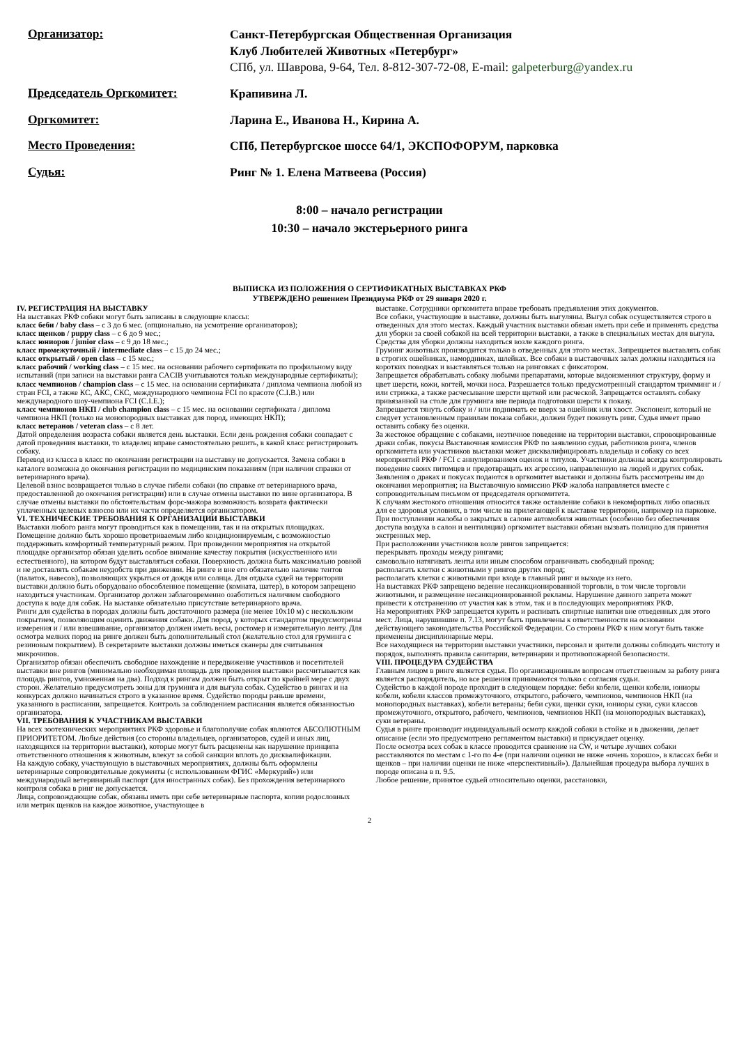Организатор:
Санкт-Петербургская Общественная Организация
Клуб Любителей Животных «Петербург»
СПб, ул. Шаврова, 9-64, Тел. 8-812-307-72-08, E-mail: galpeterburg@yandex.ru
Председатель Оргкомитет:
Крапивина Л.
Оргкомитет:
Ларина Е., Иванова Н., Кирина А.
Место Проведения:
СПб, Петербургское шоссе 64/1, ЭКСПОФОРУМ, парковка
Судья:
Ринг № 1. Елена Матвеева (Россия)
8:00 – начало регистрации
10:30 – начало экстерьерного ринга
ВЫПИСКА ИЗ ПОЛОЖЕНИЯ О СЕРТИФИКАТНЫХ ВЫСТАВКАХ РКФ
УТВЕРЖДЕНО решением Президиума РКФ от 29 января 2020 г.
IV. РЕГИСТРАЦИЯ НА ВЫСТАВКУ
На выставках РКФ собаки могут быть записаны в следующие классы:
класс беби / baby class – с 3 до 6 мес. (опционально, на усмотрение организаторов);
класс щенков / puppy class – с 6 до 9 мес.;
класс юниоров / junior class – с 9 до 18 мес.;
класс промежуточный / intermediate class – с 15 до 24 мес.;
класс открытый / open class – с 15 мес.;
класс рабочий / working class – с 15 мес. на основании рабочего сертификата по профильному виду испытаний (при записи на выставки ранга CACIB учитываются только международные сертификаты);
класс чемпионов / champion class – с 15 мес. на основании сертификата / диплома чемпиона любой из стран FCI, а также КС, АКС, СКС, международного чемпиона FCI по красоте (C.I.B.) или международного шоу-чемпиона FCI (C.I.E.);
класс чемпионов НКП / club champion class – с 15 мес. на основании сертификата / диплома чемпиона НКП (только на монопородных выставках для пород, имеющих НКП);
класс ветеранов / veteran class – с 8 лет.
Датой определения возраста собаки является день выставки. Если день рождения собаки совпадает с датой проведения выставки, то владелец вправе самостоятельно решить, в какой класс регистрировать собаку.
Перевод из класса в класс по окончании регистрации на выставку не допускается. Замена собаки в каталоге возможна до окончания регистрации по медицинским показаниям (при наличии справки от ветеринарного врача).
Целевой взнос возвращается только в случае гибели собаки (по справке от ветеринарного врача, предоставленной до окончания регистрации) или в случае отмены выставки по вине организатора. В случае отмены выставки по обстоятельствам форс-мажора возможность возврата фактически уплаченных целевых взносов или их части определяется организатором.
VI. ТЕХНИЧЕСКИЕ ТРЕБОВАНИЯ К ОРГАНИЗАЦИИ ВЫСТАВКИ
Выставки любого ранга могут проводиться как в помещении, так и на открытых площадках. Помещение должно быть хорошо проветриваемым либо кондиционируемым, с возможностью поддерживать комфортный температурный режим. При проведении мероприятия на открытой площадке организатор обязан уделить особое внимание качеству покрытия (искусственного или естественного), на котором будут выставляться собаки. Поверхность должна быть максимально ровной и не доставлять собакам неудобств при движении. На ринге и вне его обязательно наличие тентов (палаток, навесов), позволяющих укрыться от дождя или солнца. Для отдыха судей на территории выставки должно быть оборудовано обособленное помещение (комната, шатер), в котором запрещено находиться участникам. Организатор должен заблаговременно озаботиться наличием свободного доступа к воде для собак. На выставке обязательно присутствие ветеринарного врача.
Ринги для судейства в породах должны быть достаточного размера (не менее 10x10 м) с нескользким покрытием, позволяющим оценить движения собаки. Для пород, у которых стандартом предусмотрены измерения и / или взвешивание, организатор должен иметь весы, ростомер и измерительную ленту. Для осмотра мелких пород на ринге должен быть дополнительный стол (желательно стол для груминга с резиновым покрытием). В секретариате выставки должны иметься сканеры для считывания микрочипов.
Организатор обязан обеспечить свободное нахождение и передвижение участников и посетителей выставки вне рингов (минимально необходимая площадь для проведения выставки рассчитывается как площадь рингов, умноженная на два). Подход к рингам должен быть открыт по крайней мере с двух сторон. Желательно предусмотреть зоны для груминга и для выгула собак. Судейство в рингах и на конкурсах должно начинаться строго в указанное время. Судейство породы раньше времени, указанного в расписании, запрещается. Контроль за соблюдением расписания является обязанностью организатора.
VII. ТРЕБОВАНИЯ К УЧАСТНИКАМ ВЫСТАВКИ
На всех зоотехнических мероприятиях РКФ здоровье и благополучие собак являются АБСОЛЮТНЫМ ПРИОРИТЕТОМ. Любые действия (со стороны владельцев, организаторов, судей и иных лиц, находящихся на территории выставки), которые могут быть расценены как нарушение принципа ответственного отношения к животным, влекут за собой санкции вплоть до дисквалификации.
На каждую собаку, участвующую в выставочных мероприятиях, должны быть оформлены ветеринарные сопроводительные документы (с использованием ФГИС «Меркурий») или международный ветеринарный паспорт (для иностранных собак). Без прохождения ветеринарного контроля собака в ринг не допускается.
Лица, сопровождающие собак, обязаны иметь при себе ветеринарные паспорта, копии родословных или метрик щенков на каждое животное, участвующее в
выставке. Сотрудники оргкомитета вправе требовать предъявления этих документов.
Все собаки, участвующие в выставке, должны быть выгуляны. Выгул собак осуществляется строго в отведенных для этого местах. Каждый участник выставки обязан иметь при себе и применять средства для уборки за своей собакой на всей территории выставки, а также в специальных местах для выгула. Средства для уборки должны находиться возле каждого ринга.
Груминг животных производится только в отведенных для этого местах. Запрещается выставлять собак в строгих ошейниках, намордниках, шлейках. Все собаки в выставочных залах должны находиться на коротких поводках и выставляться только на ринговках с фиксатором.
Запрещается обрабатывать собаку любыми препаратами, которые видоизменяют структуру, форму и цвет шерсти, кожи, когтей, мочки носа. Разрешается только предусмотренный стандартом тримминг и / или стрижка, а также расчесывание шерсти щеткой или расческой. Запрещается оставлять собаку привязанной на столе для груминга вне периода подготовки шерсти к показу.
Запрещается тянуть собаку и / или поднимать ее вверх за ошейник или хвост. Экспонент, который не следует установленным правилам показа собаки, должен будет покинуть ринг. Судья имеет право оставить собаку без оценки.
За жестокое обращение с собаками, неэтичное поведение на территории выставки, спровоцированные драки собак, покусы Выставочная комиссия РКФ по заявлению судьи, работников ринга, членов оргкомитета или участников выставки может дисквалифицировать владельца и собаку со всех мероприятий РКФ / FCI с аннулированием оценок и титулов. Участники должны всегда контролировать поведение своих питомцев и предотвращать их агрессию, направленную на людей и других собак. Заявления о драках и покусах подаются в оргкомитет выставки и должны быть рассмотрены им до окончания мероприятия; на Выставочную комиссию РКФ жалоба направляется вместе с сопроводительным письмом от председателя оргкомитета.
К случаям жестокого отношения относится также оставление собаки в некомфортных либо опасных для ее здоровья условиях, в том числе на прилегающей к выставке территории, например на парковке. При поступлении жалобы о закрытых в салоне автомобиля животных (особенно без обеспечения доступа воздуха в салон и вентиляции) оргкомитет выставки обязан вызвать полицию для принятия экстренных мер.
При расположении участников возле рингов запрещается:
перекрывать проходы между рингами;
самовольно натягивать ленты или иным способом ограничивать свободный проход;
располагать клетки с животными у рингов других пород;
располагать клетки с животными при входе в главный ринг и выходе из него.
На выставках РКФ запрещено ведение несанкционированной торговли, в том числе торговли животными, и размещение несанкционированной рекламы. Нарушение данного запрета может привести к отстранению от участия как в этом, так и в последующих мероприятиях РКФ.
На мероприятиях РКФ запрещается курить и распивать спиртные напитки вне отведенных для этого мест. Лица, нарушившие п. 7.13, могут быть привлечены к ответственности на основании действующего законодательства Российской Федерации. Со стороны РКФ к ним могут быть также применены дисциплинарные меры.
Все находящиеся на территории выставки участники, персонал и зрители должны соблюдать чистоту и порядок, выполнять правила санитарии, ветеринарии и противопожарной безопасности.
VIII. ПРОЦЕДУРА СУДЕЙСТВА
Главным лицом в ринге является судья. По организационным вопросам ответственным за работу ринга является распорядитель, но все решения принимаются только с согласия судьи.
Судейство в каждой породе проходит в следующем порядке: беби кобели, щенки кобели, юниоры кобели, кобели классов промежуточного, открытого, рабочего, чемпионов, чемпионов НКП (на монопородных выставках), кобели ветераны; беби суки, щенки суки, юниоры суки, суки классов промежуточного, открытого, рабочего, чемпионов, чемпионов НКП (на монопородных выставках), суки ветераны.
Судья в ринге производит индивидуальный осмотр каждой собаки в стойке и в движении, делает описание (если это предусмотрено регламентом выставки) и присуждает оценку.
После осмотра всех собак в классе проводится сравнение на CW, и четыре лучших собаки расставляются по местам с 1-го по 4-е (при наличии оценки не ниже «очень хорошо», в классах беби и щенков – при наличии оценки не ниже «перспективный»). Дальнейшая процедура выбора лучших в породе описана в п. 9.5.
Любое решение, принятое судьей относительно оценки, расстановки,
2